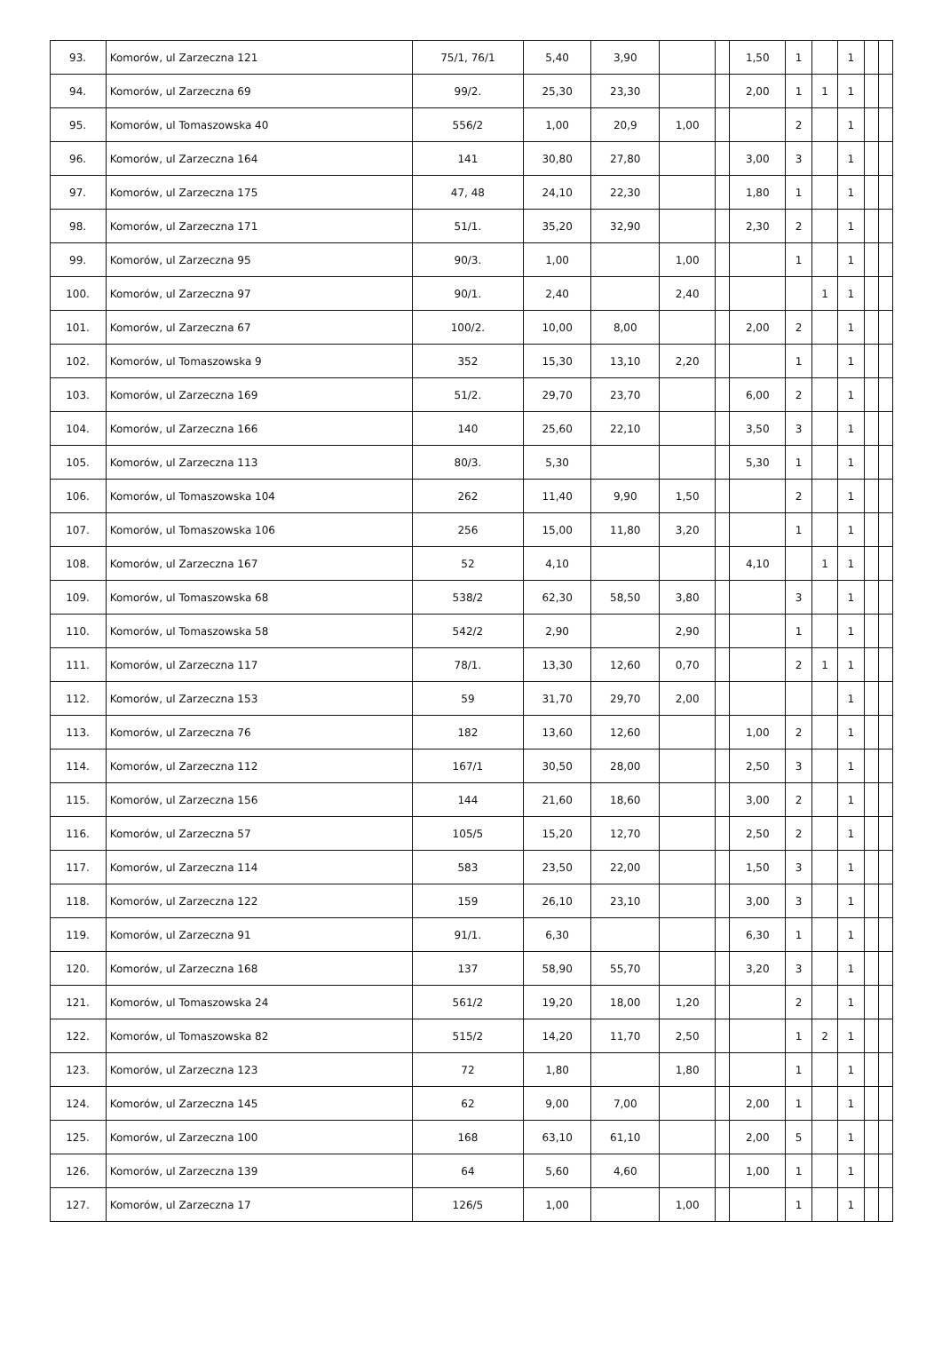| 93. | Komorów, ul Zarzeczna 121 | 75/1, 76/1 | 5,40 | 3,90 | | | 1,50 | 1 | | 1 | | |
| 94. | Komorów, ul Zarzeczna 69 | 99/2. | 25,30 | 23,30 | | | 2,00 | 1 | 1 | 1 | | |
| 95. | Komorów, ul Tomaszowska 40 | 556/2 | 1,00 | 20,9 | 1,00 | | | 2 | | 1 | | |
| 96. | Komorów, ul Zarzeczna 164 | 141 | 30,80 | 27,80 | | | 3,00 | 3 | | 1 | | |
| 97. | Komorów, ul Zarzeczna 175 | 47, 48 | 24,10 | 22,30 | | | 1,80 | 1 | | 1 | | |
| 98. | Komorów, ul Zarzeczna 171 | 51/1. | 35,20 | 32,90 | | | 2,30 | 2 | | 1 | | |
| 99. | Komorów, ul Zarzeczna 95 | 90/3. | 1,00 | | 1,00 | | | 1 | | 1 | | |
| 100. | Komorów, ul Zarzeczna 97 | 90/1. | 2,40 | | 2,40 | | | | 1 | 1 | | |
| 101. | Komorów, ul Zarzeczna 67 | 100/2. | 10,00 | 8,00 | | | 2,00 | 2 | | 1 | | |
| 102. | Komorów, ul Tomaszowska 9 | 352 | 15,30 | 13,10 | 2,20 | | | 1 | | 1 | | |
| 103. | Komorów, ul Zarzeczna 169 | 51/2. | 29,70 | 23,70 | | | 6,00 | 2 | | 1 | | |
| 104. | Komorów, ul Zarzeczna 166 | 140 | 25,60 | 22,10 | | | 3,50 | 3 | | 1 | | |
| 105. | Komorów, ul Zarzeczna 113 | 80/3. | 5,30 | | | | 5,30 | 1 | | 1 | | |
| 106. | Komorów, ul Tomaszowska 104 | 262 | 11,40 | 9,90 | 1,50 | | | 2 | | 1 | | |
| 107. | Komorów, ul Tomaszowska 106 | 256 | 15,00 | 11,80 | 3,20 | | | 1 | | 1 | | |
| 108. | Komorów, ul Zarzeczna 167 | 52 | 4,10 | | | | 4,10 | | 1 | 1 | | |
| 109. | Komorów, ul Tomaszowska 68 | 538/2 | 62,30 | 58,50 | 3,80 | | | 3 | | 1 | | |
| 110. | Komorów, ul Tomaszowska 58 | 542/2 | 2,90 | | 2,90 | | | 1 | | 1 | | |
| 111. | Komorów, ul Zarzeczna 117 | 78/1. | 13,30 | 12,60 | 0,70 | | | 2 | 1 | 1 | | |
| 112. | Komorów, ul Zarzeczna 153 | 59 | 31,70 | 29,70 | 2,00 | | | | | 1 | | |
| 113. | Komorów, ul Zarzeczna 76 | 182 | 13,60 | 12,60 | | | 1,00 | 2 | | 1 | | |
| 114. | Komorów, ul Zarzeczna 112 | 167/1 | 30,50 | 28,00 | | | 2,50 | 3 | | 1 | | |
| 115. | Komorów, ul Zarzeczna 156 | 144 | 21,60 | 18,60 | | | 3,00 | 2 | | 1 | | |
| 116. | Komorów, ul Zarzeczna 57 | 105/5 | 15,20 | 12,70 | | | 2,50 | 2 | | 1 | | |
| 117. | Komorów, ul Zarzeczna 114 | 583 | 23,50 | 22,00 | | | 1,50 | 3 | | 1 | | |
| 118. | Komorów, ul Zarzeczna 122 | 159 | 26,10 | 23,10 | | | 3,00 | 3 | | 1 | | |
| 119. | Komorów, ul Zarzeczna 91 | 91/1. | 6,30 | | | | 6,30 | 1 | | 1 | | |
| 120. | Komorów, ul Zarzeczna 168 | 137 | 58,90 | 55,70 | | | 3,20 | 3 | | 1 | | |
| 121. | Komorów, ul Tomaszowska 24 | 561/2 | 19,20 | 18,00 | 1,20 | | | 2 | | 1 | | |
| 122. | Komorów, ul Tomaszowska 82 | 515/2 | 14,20 | 11,70 | 2,50 | | | 1 | 2 | 1 | | |
| 123. | Komorów, ul Zarzeczna 123 | 72 | 1,80 | | 1,80 | | | 1 | | 1 | | |
| 124. | Komorów, ul Zarzeczna 145 | 62 | 9,00 | 7,00 | | | 2,00 | 1 | | 1 | | |
| 125. | Komorów, ul Zarzeczna 100 | 168 | 63,10 | 61,10 | | | 2,00 | 5 | | 1 | | |
| 126. | Komorów, ul Zarzeczna 139 | 64 | 5,60 | 4,60 | | | 1,00 | 1 | | 1 | | |
| 127. | Komorów, ul Zarzeczna 17 | 126/5 | 1,00 | | 1,00 | | | 1 | | 1 | | |